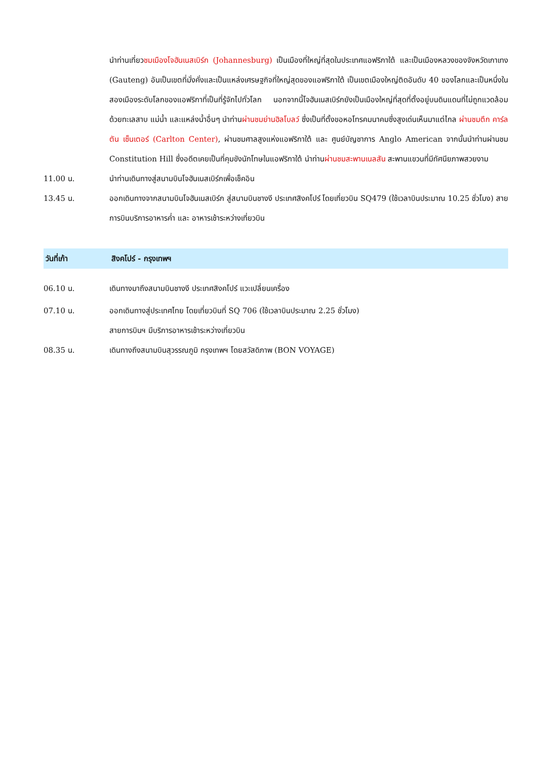นำท่านเที่ยวชมเมืองโจฮันเนสเบิร์ก (Johannesburg) เป็นเมืองที่ใหญ่ที่สุดในประเทศแอฟริกาใต้ และเป็นเมืองหลวงของจังหวัดเกาเทง (Gauteng) อันเป็นเขตที่มั่งคั่งและเป็นแหล่งเศรษฐกิจที่ใหญ่สุดของแอฟริกาใต้ เป็นเขตเมืองใหญ่ติดอันดับ 40 ของโลกและเป็นหนึ่งในสองเมืองระดับโลกของแอฟริกาที่เป็นที่รู้จักไปทั่วโลก นอกจากนี้โจฮันเนสเบิร์กยังเป็นเมืองใหญ่ที่สุดที่ตั้งอยู่บนดินแดนที่ไม่ถูกแวดล้อมด้วยทะเลสาบ แม่น้ำ และแหล่งน้ำอื่นๆ นำท่านผ่านชมย่านฮิลโบลว์ ซึ่งเป็นที่ตั้งขอหอโทรคมนาคมซึ่งสูงเด่นเห็นมาแต่ไกล ผ่านชมตึก คาร์ลตัน เซ็นเตอร์ (Carlton Center), ผ่านชมศาลสูงแห่งแอฟริกาใต้ และ ศูนย์บัญชาการ Anglo American จากนั้นนำท่านผ่านชม Constitution Hill ซึ่งอดีตเคยเป็นที่คุมขังนักโทษในแอฟริกาใต้ นำท่านผ่านชมสะพานเนลสัน สะพานแขวนที่มีทัศนียภาพสวยงาม
11.00 น. นำท่านเดินทางสู่สนามบินโจฮันเนสเบิร์กเพื่อเช็คอิน
13.45 น. ออกเดินทางจากสนามบินโจฮันเนสเบิร์ก สู่สนามบินชางงี ประเทศสิงคโปร์ โดยเที่ยวบิน SQ479 (ใช้เวลาบินประมาณ 10.25 ชั่วโมง) สายการบินบริการอาหารค่ำ และ อาหารเช้าระหว่างเที่ยวบิน
วันที่เก้า สิงคโปร์ - กรุงเทพฯ
06.10 น. เดินทางมาถึงสนามบินชางงี ประเทศสิงคโปร์ แวะเปลี่ยนเครื่อง
07.10 น. ออกเดินทางสู่ประเทศไทย โดยเที่ยวบินที่ SQ 706 (ใช้เวลาบินประมาณ 2.25 ชั่วโมง)
สายการบินฯ มีบริการอาหารเช้าระหว่างเที่ยวบิน
08.35 น. เดินทางถึงสนามบินสุวรรณภูมิ กรุงเทพฯ โดยสวัสดิภาพ (BON VOYAGE)